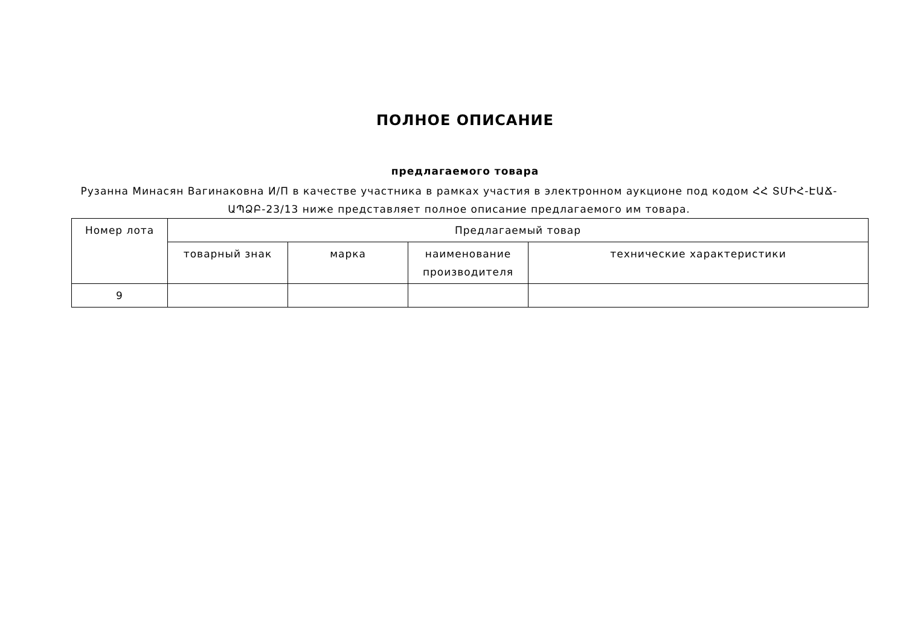ПОЛНОЕ ОПИСАНИЕ
предлагаемого товара
Рузанна Минасян Вагинаковна И/П в качестве участника в рамках участия в электронном аукционе под кодом ՀՀ ՏՄԻՀ-ԷԱՃ-ԱՊՁԲ-23/13 ниже представляет полное описание предлагаемого им товара.
| Номер лота | Предлагаемый товар | | | |
| --- | --- | --- | --- | --- |
| | товарный знак | марка | наименование производителя | технические характеристики |
| 9 | | | | |